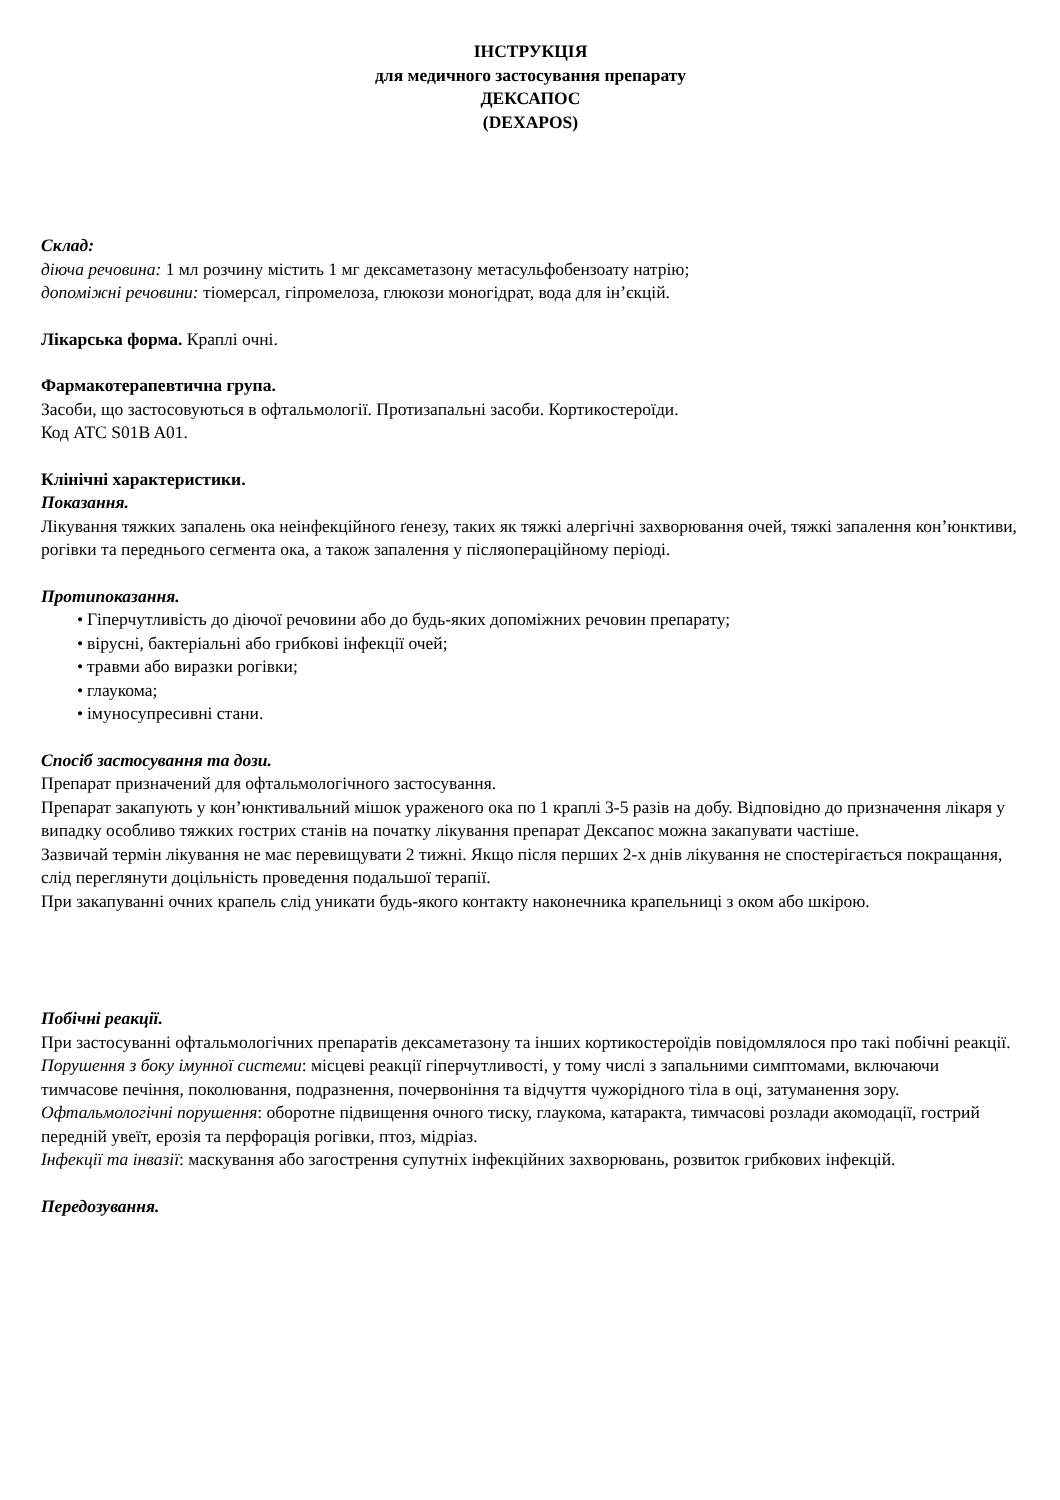ІНСТРУКЦІЯ
для медичного застосування препарату
ДЕКСАПОС
(DEXAPOS)
Склад:
діюча речовина: 1 мл розчину містить 1 мг дексаметазону метасульфобензоату натрію;
допоміжні речовини: тіомерсал, гіпромелоза, глюкози моногідрат, вода для ін’єкцій.
Лікарська форма. Краплі очні.
Фармакотерапевтична група.
Засоби, що застосовуються в офтальмології. Протизапальні засоби. Кортикостероїди.
Код АТС S01B A01.
Клінічні характеристики.
Показання.
Лікування тяжких запалень ока неінфекційного ґенезу, таких як тяжкі алергічні захворювання очей, тяжкі запалення кон’юнктиви, рогівки та переднього сегмента ока, а також запалення у післяопераційному періоді.
Протипоказання.
• Гіперчутливість до діючої речовини або до будь-яких допоміжних речовин препарату;
• вірусні, бактеріальні або грибкові інфекції очей;
• травми або виразки рогівки;
• глаукома;
• імуносупресивні стани.
Спосіб застосування та дози.
Препарат призначений для офтальмологічного застосування.
Препарат закапують у кон’юнктивальний мішок ураженого ока по 1 краплі 3-5 разів на добу. Відповідно до призначення лікаря у випадку особливо тяжких гострих станів на початку лікування препарат Дексапос можна закапувати частіше.
Зазвичай термін лікування не має перевищувати 2 тижні. Якщо після перших 2-х днів лікування не спостерігається покращання, слід переглянути доцільність проведення подальшої терапії.
При закапуванні очних крапель слід уникати будь-якого контакту наконечника крапельниці з оком або шкірою.
Побічні реакції.
При застосуванні офтальмологічних препаратів дексаметазону та інших кортикостероїдів повідомлялося про такі побічні реакції.
Порушення з боку імунної системи: місцеві реакції гіперчутливості, у тому числі з запальними симптомами, включаючи тимчасове печіння, поколювання, подразнення, почервоніння та відчуття чужорідного тіла в оці, затуманення зору.
Офтальмологічні порушення: оборотне підвищення очного тиску, глаукома, катаракта, тимчасові розлади акомодації, гострий передній увеїт, ерозія та перфорація рогівки, птоз, мідріаз.
Інфекції та інвазії: маскування або загострення супутніх інфекційних захворювань, розвиток грибкових інфекцій.
Передозування.